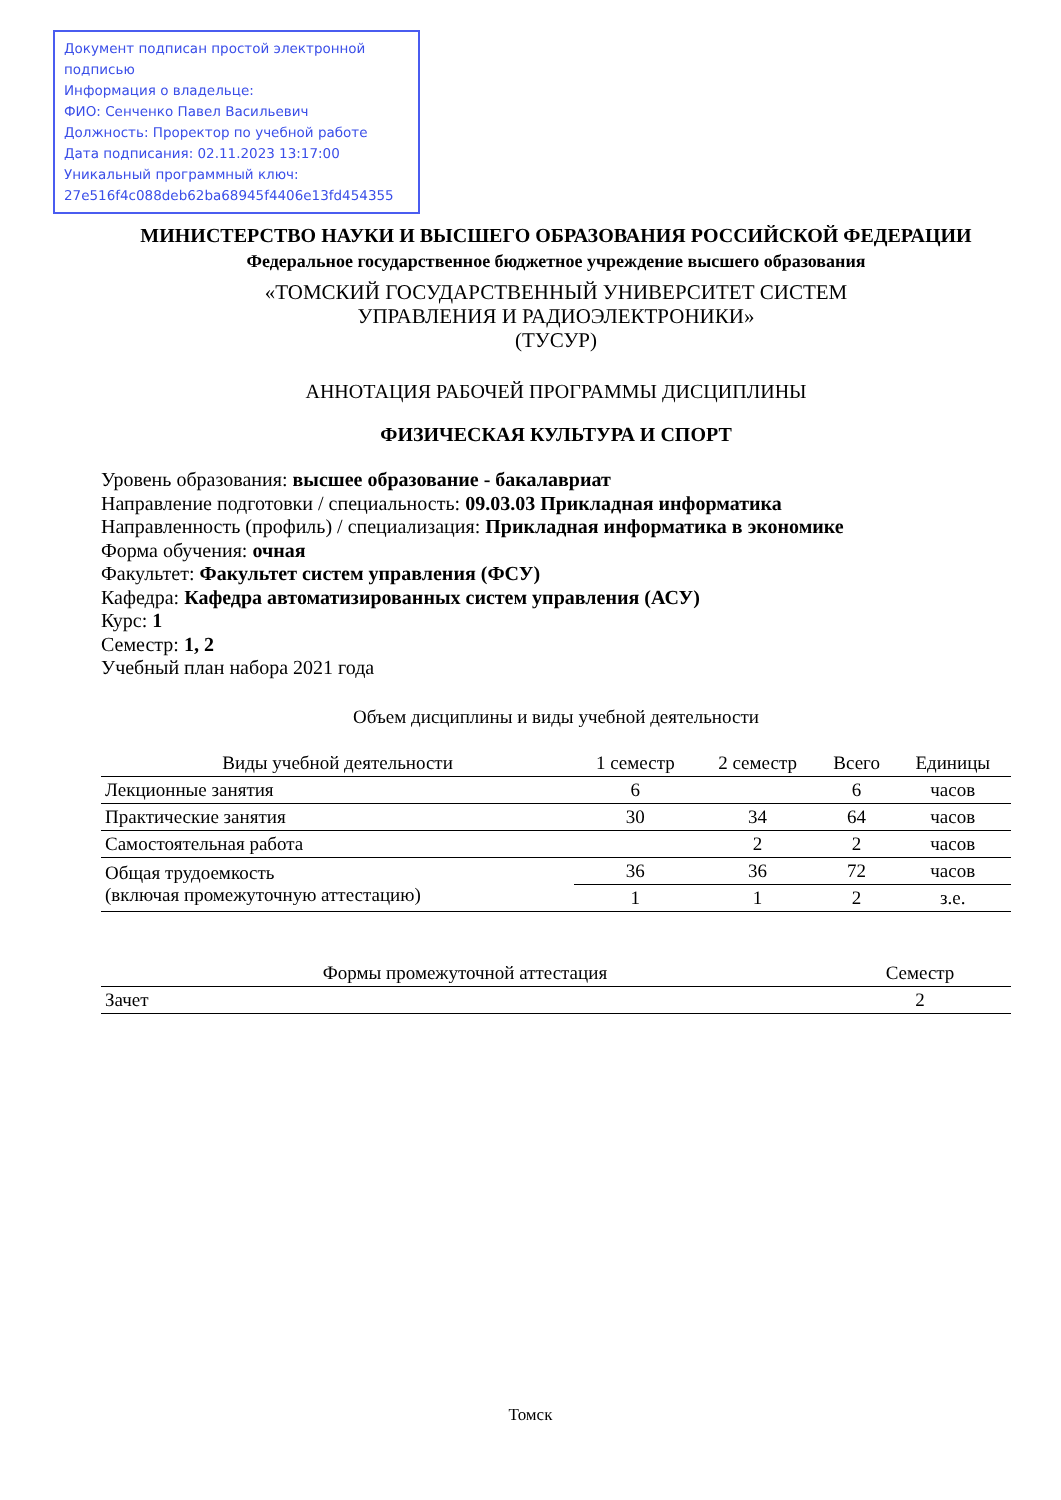Документ подписан простой электронной подписью
Информация о владельце:
ФИО: Сенченко Павел Васильевич
Должность: Проректор по учебной работе
Дата подписания: 02.11.2023 13:17:00
Уникальный программный ключ:
27e516f4c088deb62ba68945f4406e13fd454355
МИНИСТЕРСТВО НАУКИ И ВЫСШЕГО ОБРАЗОВАНИЯ РОССИЙСКОЙ ФЕДЕРАЦИИ
Федеральное государственное бюджетное учреждение высшего образования
«ТОМСКИЙ ГОСУДАРСТВЕННЫЙ УНИВЕРСИТЕТ СИСТЕМ
УПРАВЛЕНИЯ И РАДИОЭЛЕКТРОНИКИ»
(ТУСУР)
АННОТАЦИЯ РАБОЧЕЙ ПРОГРАММЫ ДИСЦИПЛИНЫ
ФИЗИЧЕСКАЯ КУЛЬТУРА И СПОРТ
Уровень образования: высшее образование - бакалавриат
Направление подготовки / специальность: 09.03.03 Прикладная информатика
Направленность (профиль) / специализация: Прикладная информатика в экономике
Форма обучения: очная
Факультет: Факультет систем управления (ФСУ)
Кафедра: Кафедра автоматизированных систем управления (АСУ)
Курс: 1
Семестр: 1, 2
Учебный план набора 2021 года
Объем дисциплины и виды учебной деятельности
| Виды учебной деятельности | 1 семестр | 2 семестр | Всего | Единицы |
| --- | --- | --- | --- | --- |
| Лекционные занятия | 6 | | 6 | часов |
| Практические занятия | 30 | 34 | 64 | часов |
| Самостоятельная работа | | 2 | 2 | часов |
| Общая трудоемкость (включая промежуточную аттестацию) | 36 | 36 | 72 | часов |
| | 1 | 1 | 2 | з.е. |
| Формы промежуточной аттестация | Семестр |
| --- | --- |
| Зачет | 2 |
Томск